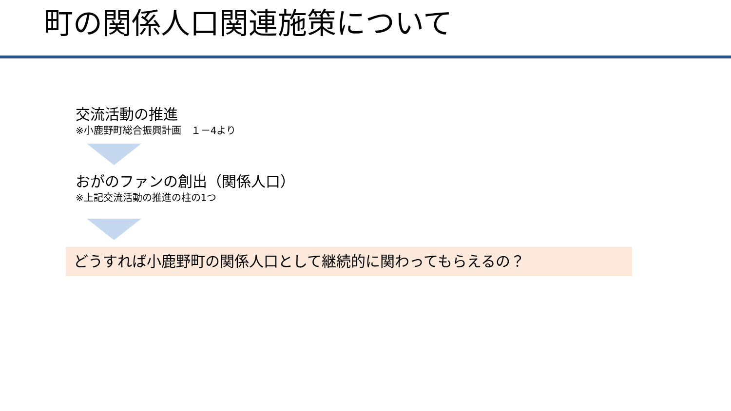町の関係人口関連施策について
交流活動の推進
※小鹿野町総合振興計画　１－4より
おがのファンの創出（関係人口）
※上記交流活動の推進の柱の1つ
どうすれば小鹿野町の関係人口として継続的に関わってもらえるの？